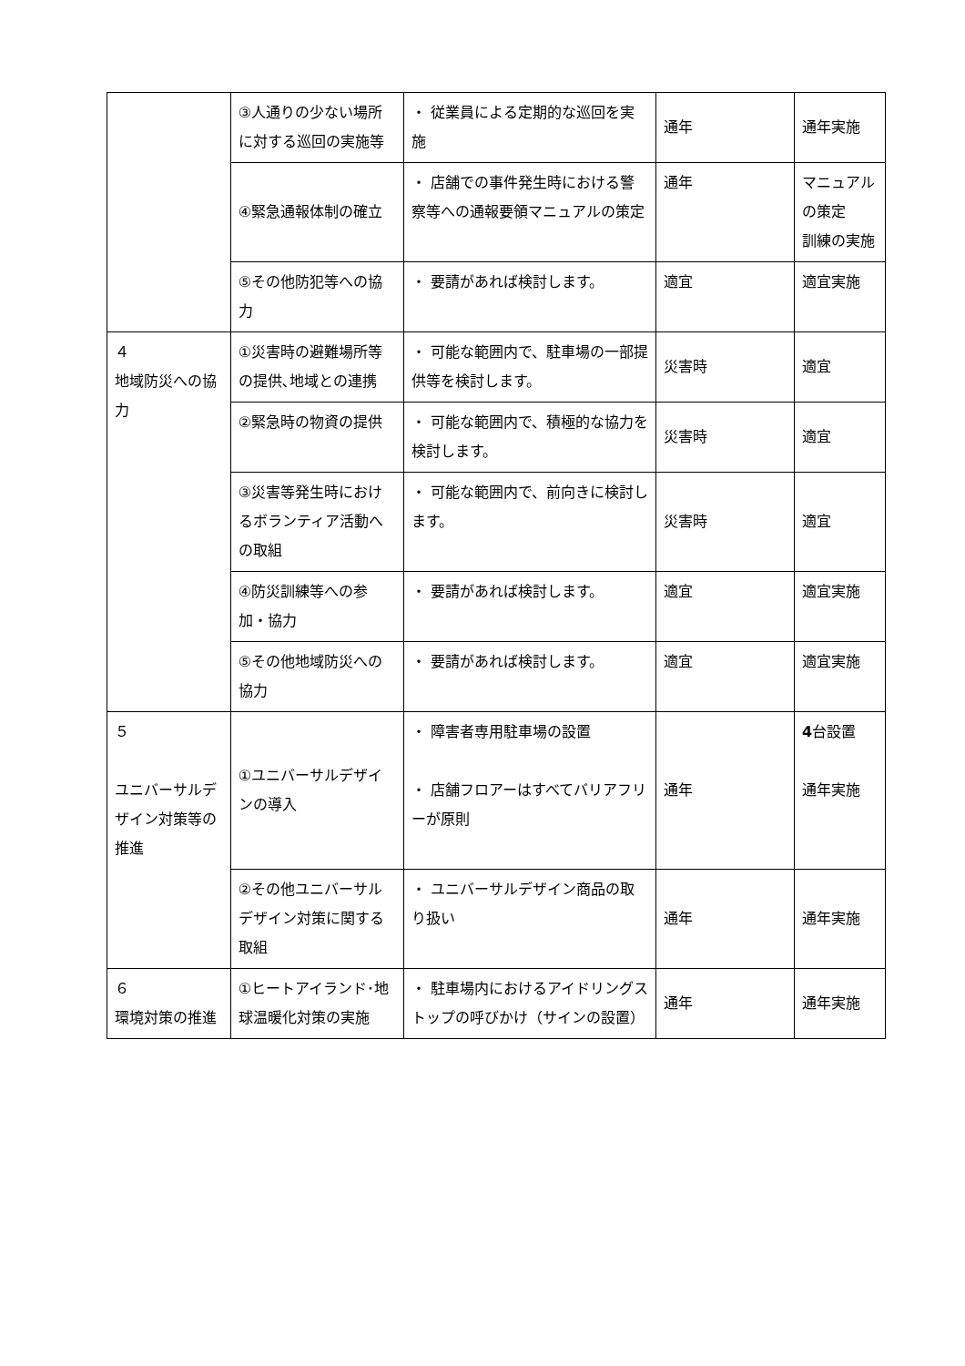| | ③人通りの少ない場所に対する巡回の実施等 | ・ 従業員による定期的な巡回を実施 | 通年 | 通年実施 |
| | ④緊急通報体制の確立 | ・ 店舗での事件発生時における警察等への通報要領マニュアルの策定 | 通年 | マニュアルの策定 訓練の実施 |
| | ⑤その他防犯等への協力 | ・ 要請があれば検討します。 | 適宜 | 適宜実施 |
| ４ 地域防災への協力 | ①災害時の避難場所等の提供､地域との連携 | ・ 可能な範囲内で、駐車場の一部提供等を検討します。 | 災害時 | 適宜 |
| | ②緊急時の物資の提供 | ・ 可能な範囲内で、積極的な協力を検討します。 | 災害時 | 適宜 |
| | ③災害等発生時におけるボランティア活動への取組 | ・ 可能な範囲内で、前向きに検討します。 | 災害時 | 適宜 |
| | ④防災訓練等への参加・協力 | ・ 要請があれば検討します。 | 適宜 | 適宜実施 |
| | ⑤その他地域防災への協力 | ・ 要請があれば検討します。 | 適宜 | 適宜実施 |
| ５ ユニバーサルデザイン対策等の推進 | ①ユニバーサルデザインの導入 | ・ 障害者専用駐車場の設置 ・ 店舗フロアーはすべてバリアフリーが原則 | 通年 | 4 台設置 通年実施 |
| | ②その他ユニバーサルデザイン対策に関する取組 | ・ ユニバーサルデザイン商品の取り扱い | 通年 | 通年実施 |
| ６ 環境対策の推進 | ①ヒートアイランド･地球温暖化対策の実施 | ・ 駐車場内におけるアイドリングストップの呼びかけ（サインの設置） | 通年 | 通年実施 |